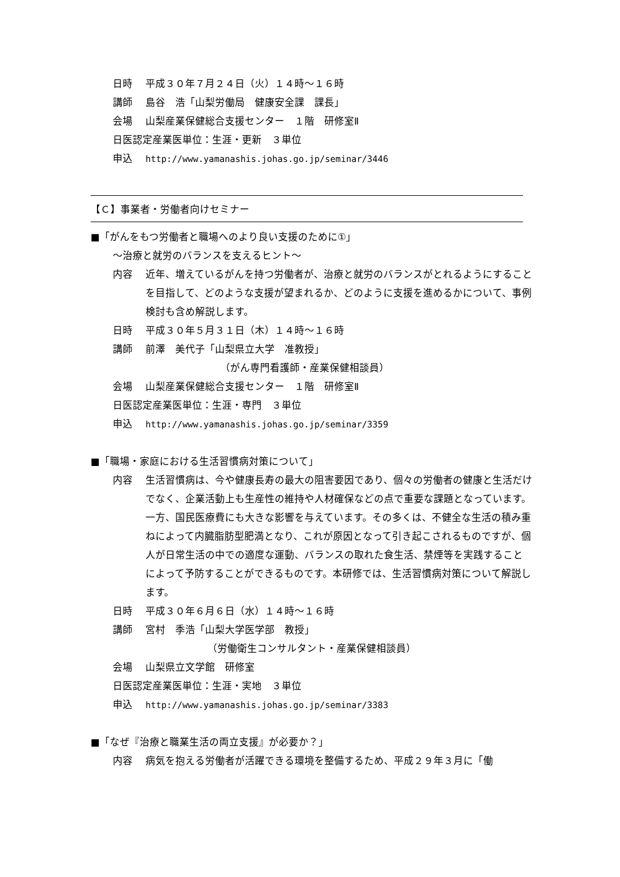日時 平成３０年７月２４日（火）１４時～１６時
講師 島谷　浩「山梨労働局　健康安全課　課長」
会場 山梨産業保健総合支援センター　１階　研修室Ⅱ
日医認定産業医単位：生涯・更新　３単位
申込 http://www.yamanashis.johas.go.jp/seminar/3446
【Ｃ】事業者・労働者向けセミナー
■「がんをもつ労働者と職場へのより良い支援のために①」
～治療と就労のバランスを支えるヒント～
内容 近年、増えているがんを持つ労働者が、治療と就労のバランスがとれるようにすることを目指して、どのような支援が望まれるか、どのように支援を進めるかについて、事例検討も含め解説します。
日時 平成３０年５月３１日（木）１４時～１６時
講師 前澤　美代子「山梨県立大学　准教授」
（がん専門看護師・産業保健相談員）
会場 山梨産業保健総合支援センター　１階　研修室Ⅱ
日医認定産業医単位：生涯・専門　３単位
申込 http://www.yamanashis.johas.go.jp/seminar/3359
■「職場・家庭における生活習慣病対策について」
内容 生活習慣病は、今や健康長寿の最大の阻害要因であり、個々の労働者の健康と生活だけでなく、企業活動上も生産性の維持や人材確保などの点で重要な課題となっています。一方、国民医療費にも大きな影響を与えています。その多くは、不健全な生活の積み重ねによって内臓脂肪型肥満となり、これが原因となって引き起こされるものですが、個人が日常生活の中での適度な運動、バランスの取れた食生活、禁煙等を実践することによって予防することができるものです。本研修では、生活習慣病対策について解説します。
日時 平成３０年６月６日（水）１４時～１６時
講師 宮村　季浩「山梨大学医学部　教授」
（労働衛生コンサルタント・産業保健相談員）
会場 山梨県立文学館　研修室
日医認定産業医単位：生涯・実地　３単位
申込 http://www.yamanashis.johas.go.jp/seminar/3383
■「なぜ『治療と職業生活の両立支援』が必要か？」
内容 病気を抱える労働者が活躍できる環境を整備するため、平成２９年３月に「働